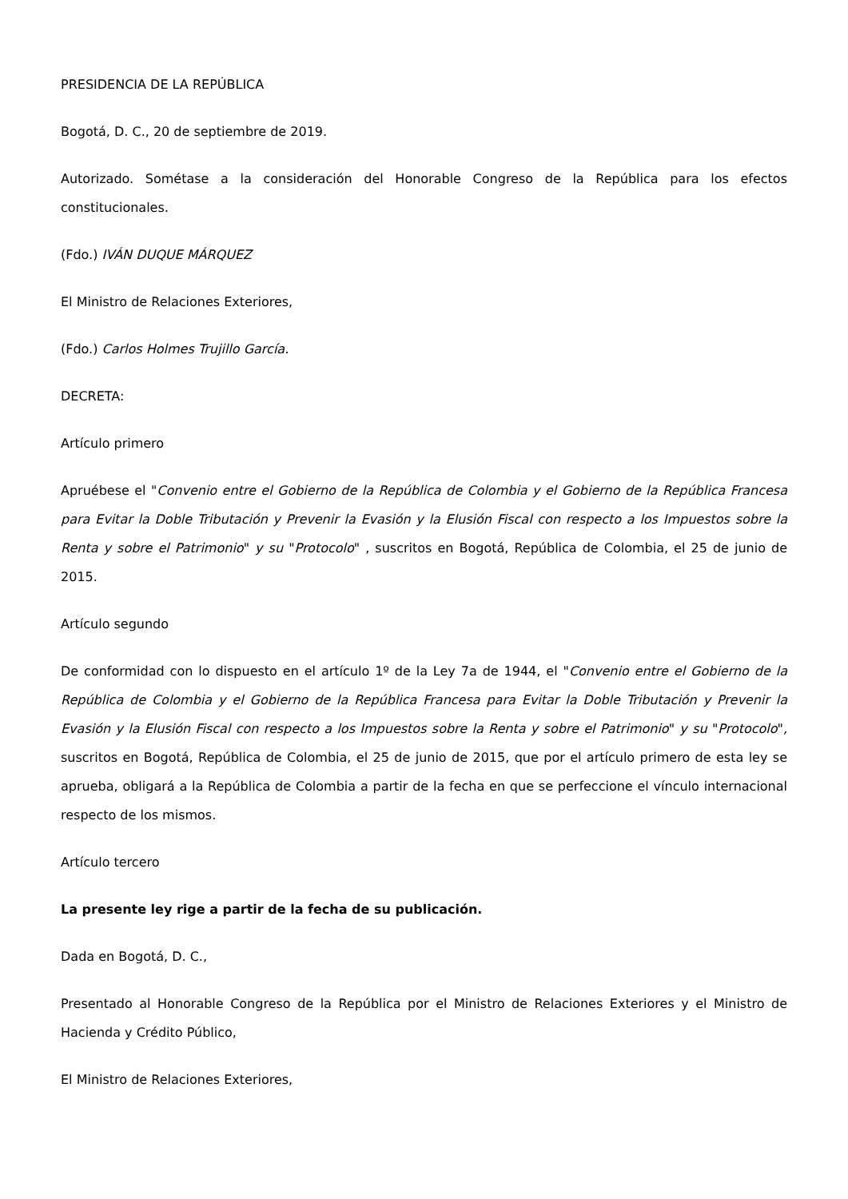PRESIDENCIA DE LA REPÚBLICA
Bogotá, D. C., 20 de septiembre de 2019.
Autorizado. Sométase a la consideración del Honorable Congreso de la República para los efectos constitucionales.
(Fdo.) IVÁN DUQUE MÁRQUEZ
El Ministro de Relaciones Exteriores,
(Fdo.) Carlos Holmes Trujillo García.
DECRETA:
Artículo primero
Apruébese el "Convenio entre el Gobierno de la República de Colombia y el Gobierno de la República Francesa para Evitar la Doble Tributación y Prevenir la Evasión y la Elusión Fiscal con respecto a los Impuestos sobre la Renta y sobre el Patrimonio" y su "Protocolo" , suscritos en Bogotá, República de Colombia, el 25 de junio de 2015.
Artículo segundo
De conformidad con lo dispuesto en el artículo 1º de la Ley 7a de 1944, el "Convenio entre el Gobierno de la República de Colombia y el Gobierno de la República Francesa para Evitar la Doble Tributación y Prevenir la Evasión y la Elusión Fiscal con respecto a los Impuestos sobre la Renta y sobre el Patrimonio" y su "Protocolo", suscritos en Bogotá, República de Colombia, el 25 de junio de 2015, que por el artículo primero de esta ley se aprueba, obligará a la República de Colombia a partir de la fecha en que se perfeccione el vínculo internacional respecto de los mismos.
Artículo tercero
La presente ley rige a partir de la fecha de su publicación.
Dada en Bogotá, D. C.,
Presentado al Honorable Congreso de la República por el Ministro de Relaciones Exteriores y el Ministro de Hacienda y Crédito Público,
El Ministro de Relaciones Exteriores,